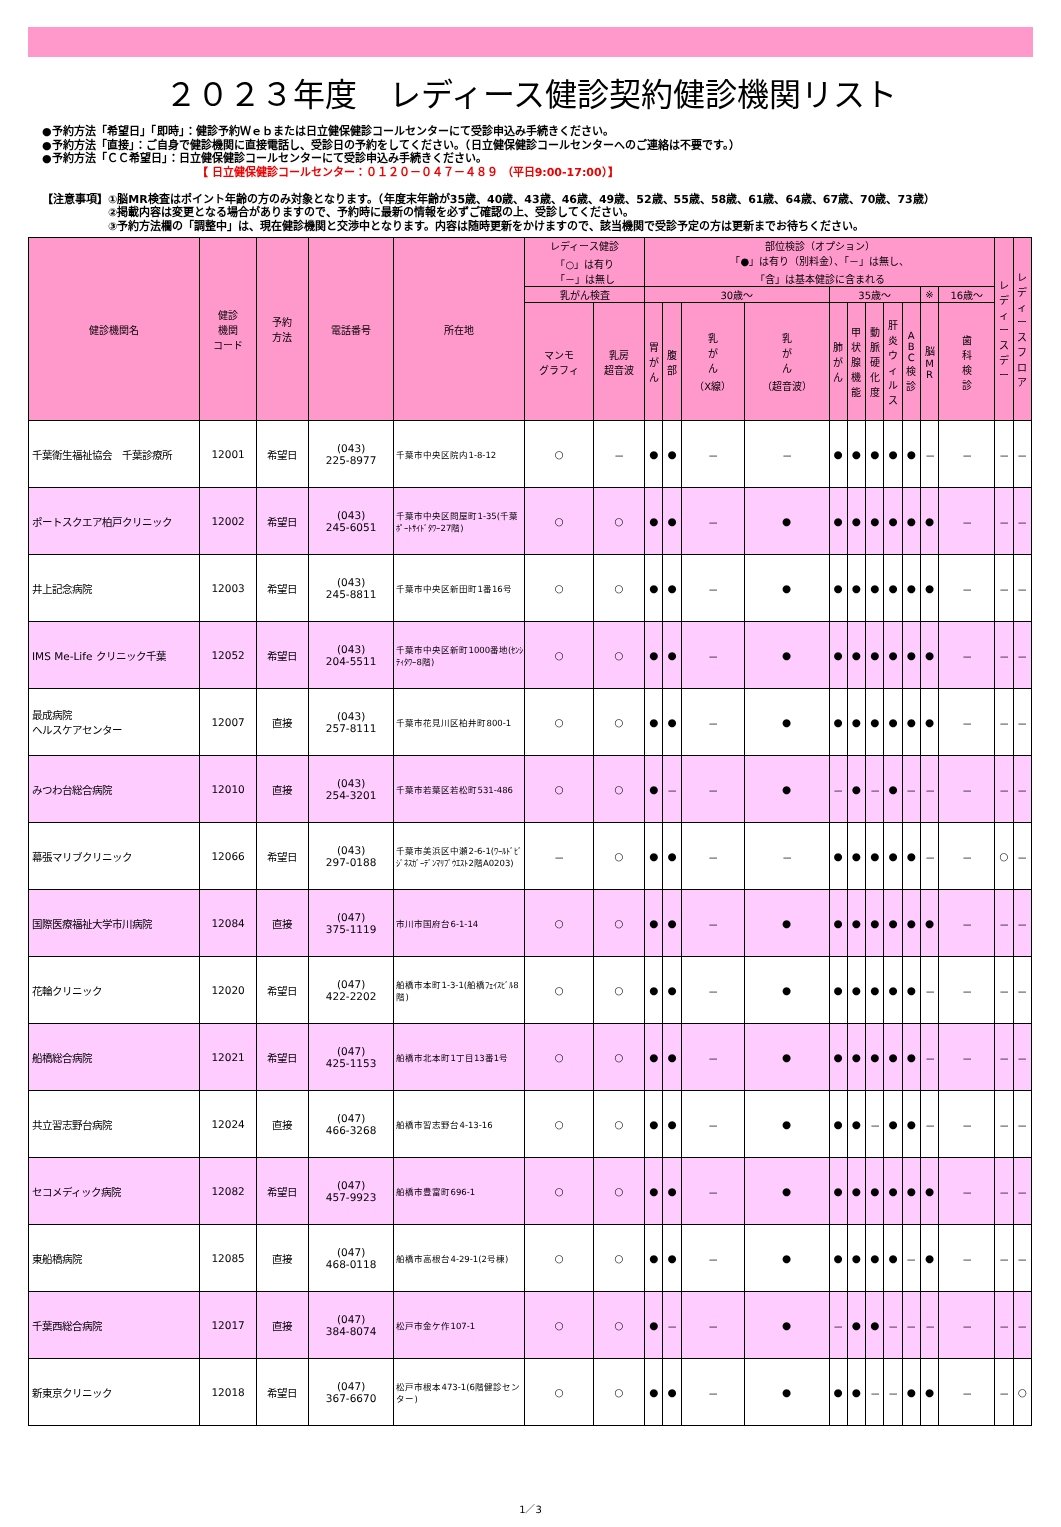２０２３年度　レディース健診契約健診機関リスト
●予約方法「希望日」「即時」：健診予約Ｗｅｂまたは日立健保健診コールセンターにて受診申込み手続きください。
●予約方法「直接」：ご自身で健診機関に直接電話し、受診日の予約をしてください。（日立健保健診コールセンターへのご連絡は不要です。）
●予約方法「ＣＣ希望日」：日立健保健診コールセンターにて受診申込み手続きください。
【 日立健保健診コールセンター：０１２０－０４７－４８９ （平日9:00-17:00）】
【注意事項】①脳MR検査はポイント年齢の方のみ対象となります。（年度末年齢が35歳、40歳、43歳、46歳、49歳、52歳、55歳、58歳、61歳、64歳、67歳、70歳、73歳）
　　　　　　②掲載内容は変更となる場合がありますので、予約時に最新の情報を必ずご確認の上、受診してください。
　　　　　　③予約方法欄の「調整中」は、現在健診機関と交渉中となります。内容は随時更新をかけますので、該当機関で受診予定の方は更新までお待ちください。
| 健診機関名 | 健診 機関 コード | 予約 方法 | 電話番号 | 所在地 | レディース健診 「○」は有り 「－」は無し | | 部位検診（オプション） 「●」は有り（別料金）、「－」は無し、 「含」は基本健診に含まれる | | | | | | | | | | | レ デ ィ ー ス デ ー | レ デ ィ ー ス フ ロ ア |
| --- | --- | --- | --- | --- | --- | --- | --- | --- | --- | --- | --- | --- | --- | --- | --- | --- | --- | --- | --- |
| | | | | | 乳がん検査 | | 30歳～ | | | | 35歳～ | | | | | ※ | 16歳～ | | |
| | | | | | マンモ グラフィ | 乳房 超音波 | 胃 が ん | 腹 部 | 乳 が ん （X線） | 乳 が ん （超音波） | 肺 が ん | 甲 状 腺 機 能 | 動 脈 硬 化 度 | 肝 炎 ウ ィ ル ス | A B C 検 診 | 脳 M R | 歯 科 検 診 | | |
| 千葉衛生福祉協会 千葉診療所 | 12001 | 希望日 | (043) 225-8977 | 千葉市中央区院内1-8-12 | ○ | － | ● | ● | － | － | ● | ● | ● | ● | ● | － | － | － | － |
| ポートスクエア柏戸クリニック | 12002 | 希望日 | (043) 245-6051 | 千葉市中央区問屋町1-35(千葉ﾎﾟｰﾄｻｲﾄﾞﾀﾜｰ27階) | ○ | ○ | ● | ● | － | ● | ● | ● | ● | ● | ● | ● | － | － | － |
| 井上記念病院 | 12003 | 希望日 | (043) 245-8811 | 千葉市中央区新田町1番16号 | ○ | ○ | ● | ● | － | ● | ● | ● | ● | ● | ● | ● | － | － | － |
| IMS Me-Life クリニック千葉 | 12052 | 希望日 | (043) 204-5511 | 千葉市中央区新町1000番地(ｾﾝｼﾃｨﾀﾜｰ8階) | ○ | ○ | ● | ● | － | ● | ● | ● | ● | ● | ● | ● | － | － | － |
| 最成病院 ヘルスケアセンター | 12007 | 直接 | (043) 257-8111 | 千葉市花見川区柏井町800-1 | ○ | ○ | ● | ● | － | ● | ● | ● | ● | ● | ● | ● | － | － | － |
| みつわ台総合病院 | 12010 | 直接 | (043) 254-3201 | 千葉市若葉区若松町531-486 | ○ | ○ | ● | － | － | ● | － | ● | － | ● | － | － | － | － | － |
| 幕張マリブクリニック | 12066 | 希望日 | (043) 297-0188 | 千葉市美浜区中瀬2-6-1(ﾜｰﾙﾄﾞﾋﾞｼﾞﾈｽｶﾞｰﾃﾞﾝﾏﾘﾌﾞｳｴｽﾄ2階A0203) | － | ○ | ● | ● | － | － | ● | ● | ● | ● | ● | － | － | ○ | － |
| 国際医療福祉大学市川病院 | 12084 | 直接 | (047) 375-1119 | 市川市国府台6-1-14 | ○ | ○ | ● | ● | － | ● | ● | ● | ● | ● | ● | ● | － | － | － |
| 花輪クリニック | 12020 | 希望日 | (047) 422-2202 | 船橋市本町1-3-1(船橋ﾌｪｲｽﾋﾞﾙ8階) | ○ | ○ | ● | ● | － | ● | ● | ● | ● | ● | ● | － | － | － | － |
| 船橋総合病院 | 12021 | 希望日 | (047) 425-1153 | 船橋市北本町1丁目13番1号 | ○ | ○ | ● | ● | － | ● | ● | ● | ● | ● | ● | － | － | － | － |
| 共立習志野台病院 | 12024 | 直接 | (047) 466-3268 | 船橋市習志野台4-13-16 | ○ | ○ | ● | ● | － | ● | ● | ● | － | ● | ● | － | － | － | － |
| セコメディック病院 | 12082 | 希望日 | (047) 457-9923 | 船橋市豊富町696-1 | ○ | ○ | ● | ● | － | ● | ● | ● | ● | ● | ● | ● | － | － | － |
| 東船橋病院 | 12085 | 直接 | (047) 468-0118 | 船橋市高根台4-29-1(2号棟) | ○ | ○ | ● | ● | － | ● | ● | ● | ● | ● | － | ● | － | － | － |
| 千葉西総合病院 | 12017 | 直接 | (047) 384-8074 | 松戸市金ケ作107-1 | ○ | ○ | ● | － | － | ● | － | ● | ● | － | － | － | － | － | － |
| 新東京クリニック | 12018 | 希望日 | (047) 367-6670 | 松戸市根本473-1(6階健診センター) | ○ | ○ | ● | ● | － | ● | ● | ● | － | － | ● | ● | － | － | ○ |
1／3